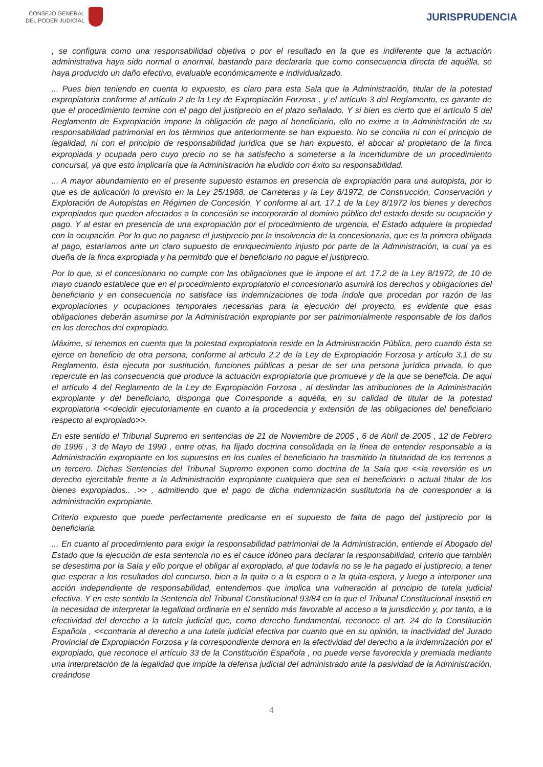CONSEJO GENERAL
DEL PODER JUDICIAL
JURISPRUDENCIA
, se configura como una responsabilidad objetiva o por el resultado en la que es indiferente que la actuación administrativa haya sido normal o anormal, bastando para declararla que como consecuencia directa de aquélla, se haya producido un daño efectivo, evaluable económicamente e individualizado.
... Pues bien teniendo en cuenta lo expuesto, es claro para esta Sala que la Administración, titular de la potestad expropiatoria conforme al artículo 2 de la Ley de Expropiación Forzosa , y el artículo 3 del Reglamento, es garante de que el procedimiento termine con el pago del justiprecio en el plazo señalado. Y si bien es cierto que el artículo 5 del Reglamento de Expropiación impone la obligación de pago al beneficiario, ello no exime a la Administración de su responsabilidad patrimonial en los términos que anteriormente se han expuesto. No se concilia ni con el principio de legalidad, ni con el principio de responsabilidad jurídica que se han expuesto, el abocar al propietario de la finca expropiada y ocupada pero cuyo precio no se ha satisfecho a someterse a la incertidumbre de un procedimiento concursal, ya que esto implicaría que la Administración ha eludido con éxito su responsabilidad.
... A mayor abundamiento en el presente supuesto estamos en presencia de expropiación para una autopista, por lo que es de aplicación lo previsto en la Ley 25/1988, de Carreteras y la Ley 8/1972, de Construcción, Conservación y Explotación de Autopistas en Régimen de Concesión. Y conforme al art. 17.1 de la Ley 8/1972 los bienes y derechos expropiados que queden afectados a la concesión se incorporarán al dominio público del estado desde su ocupación y pago. Y al estar en presencia de una expropiación por el procedimiento de urgencia, el Estado adquiere la propiedad con la ocupación. Por lo que no pagarse el justiprecio por la insolvencia de la concesionaria, que es la primera obligada al pago, estaríamos ante un claro supuesto de enriquecimiento injusto por parte de la Administración, la cual ya es dueña de la finca expropiada y ha permitido que el beneficiario no pague el justiprecio.
Por lo que, si el concesionario no cumple con las obligaciones que le impone el art. 17.2 de la Ley 8/1972, de 10 de mayo cuando establece que en el procedimiento expropiatorio el concesionario asumirá los derechos y obligaciones del beneficiario y en consecuencia no satisface las indemnizaciones de toda índole que procedan por razón de las expropiaciones y ocupaciones temporales necesarias para la ejecución del proyecto, es evidente que esas obligaciones deberán asumirse por la Administración expropiante por ser patrimonialmente responsable de los daños en los derechos del expropiado.
Máxime, si tenemos en cuenta que la potestad expropiatoria reside en la Administración Pública, pero cuando ésta se ejerce en beneficio de otra persona, conforme al articulo 2.2 de la Ley de Expropiación Forzosa y artículo 3.1 de su Reglamento, ésta ejecuta por sustitución, funciones públicas a pesar de ser una persona jurídica privada, lo que repercute en las consecuencia que produce la actuación expropiatoria que promueve y de la que se beneficia. De aquí el artículo 4 del Reglamento de la Ley de Expropiación Forzosa , al deslindar las atribuciones de la Administración expropiante y del beneficiario, disponga que Corresponde a aquélla, en su calidad de titular de la potestad expropiatoria <<decidir ejecutoriamente en cuanto a la procedencia y extensión de las obligaciones del beneficiario respecto al expropiado>>.
En este sentido el Tribunal Supremo en sentencias de 21 de Noviembre de 2005 , 6 de Abril de 2005 , 12 de Febrero de 1996 , 3 de Mayo de 1990 , entre otras, ha fijado doctrina consolidada en la línea de entender responsable a la Administración expropiante en los supuestos en los cuales el beneficiario ha trasmitido la titularidad de los terrenos a un tercero. Dichas Sentencias del Tribunal Supremo exponen como doctrina de la Sala que <<la reversión es un derecho ejercitable frente a la Administración expropiante cualquiera que sea el beneficiario o actual titular de los bienes expropiados.. .>> , admitiendo que el pago de dicha indemnización sustitutoria ha de corresponder a la administración expropiante.
Criterio expuesto que puede perfectamente predicarse en el supuesto de falta de pago del justiprecio por la beneficiaria.
... En cuanto al procedimiento para exigir la responsabilidad patrimonial de la Administración, entiende el Abogado del Estado que la ejecución de esta sentencia no es el cauce idóneo para declarar la responsabilidad, criterio que también se desestima por la Sala y ello porque el obligar al expropiado, al que todavía no se le ha pagado el justiprecio, a tener que esperar a los resultados del concurso, bien a la quita o a la espera o a la quita-espera, y luego a interponer una acción independiente de responsabilidad, entendemos que implica una vulneración al principio de tutela judicial efectiva. Y en este sentido la Sentencia del Tribunal Constitucional 93/84 en la que el Tribunal Constitucional insistió en la necesidad de interpretar la legalidad ordinaria en el sentido más favorable al acceso a la jurisdicción y, por tanto, a la efectividad del derecho a la tutela judicial que, como derecho fundamental, reconoce el art. 24 de la Constitución Española , <<contraria al derecho a una tutela judicial efectiva por cuanto que en su opinión, la inactividad del Jurado Provincial de Expropiación Forzosa y la correspondiente demora en la efectividad del derecho a la indemnización por el expropiado, que reconoce el artículo 33 de la Constitución Española , no puede verse favorecida y premiada mediante una interpretación de la legalidad que impide la defensa judicial del administrado ante la pasividad de la Administración, creándose
4